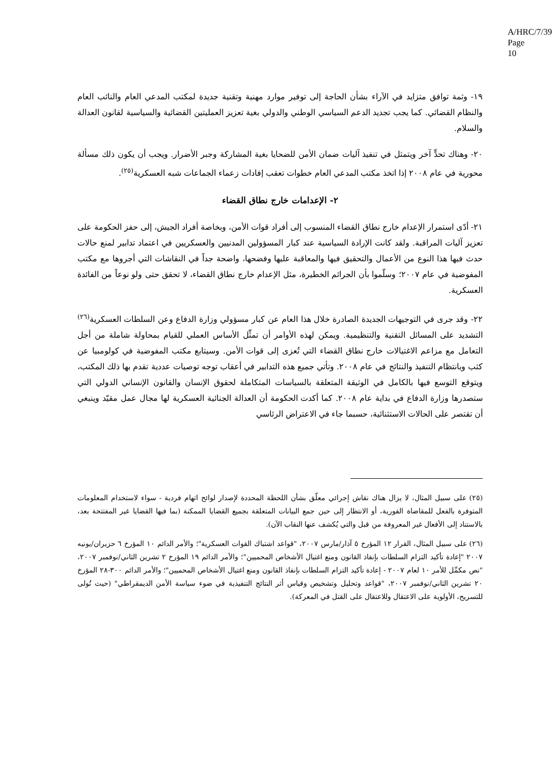A/HRC/7/39
Page 10
١٩- وثمة توافق متزايد في الآراء بشأن الحاجة إلى توفير موارد مهنية وتقنية جديدة لمكتب المدعي العام والنائب العام والنظام القضائي. كما يجب تجديد الدعم السياسي الوطني والدولي بغية تعزيز العمليتين القضائية والسياسية لقانون العدالة والسلام.
٢٠- وهناك تحدٍّ آخر ويتمثل في تنفيذ آليات ضمان الأمن للضحايا بغية المشاركة وجبر الأضرار. ويجب أن يكون ذلك مسألة محورية في عام ٢٠٠٨ إذا اتخذ مكتب المدعي العام خطوات تعقب إفادات زعماء الجماعات شبه العسكرية<sup>(٢٥)</sup>.
٢- الإعدامات خارج نطاق القضاء
٢١- أدّى استمرار الإعدام خارج نطاق القضاء المنسوب إلى أفراد قوات الأمن، وبخاصة أفراد الجيش، إلى حفز الحكومة على تعزيز آليات المراقبة. ولقد كانت الإرادة السياسية عند كبار المسؤولين المدنيين والعسكريين في اعتماد تدابير لمنع حالات حدث فيها هذا النوع من الأعمال والتحقيق فيها والمعاقبة عليها وفضحها، واضحة جداً في النقاشات التي أجروها مع مكتب المفوضية في عام ٢٠٠٧؛ وسلّموا بأن الجرائم الخطيرة، مثل الإعدام خارج نطاق القضاء، لا تحقق حتى ولو نوعاً من الفائدة العسكرية.
٢٢- وقد جرى في التوجيهات الجديدة الصادرة خلال هذا العام عن كبار مسؤولي وزارة الدفاع وعن السلطات العسكرية<sup>(٢٦)</sup> التشديد على المسائل التقنية والتنظيمية. ويمكن لهذه الأوامر أن تمثِّل الأساس العملي للقيام بمحاولة شاملة من أجل التعامل مع مزاعم الاغتيالات خارج نطاق القضاء التي تُعزى إلى قوات الأمن. وسيتابع مكتب المفوضية في كولومبيا عن كثب وبانتظام التنفيذ والنتائج في عام ٢٠٠٨. وتأتي جميع هذه التدابير في أعقاب توجه توصيات عددية تقدم بها ذلك المكتب، ويتوقع التوسع فيها بالكامل في الوثيقة المتعلقة بالسياسات المتكاملة لحقوق الإنسان والقانون الإنساني الدولي التي ستصدرها وزارة الدفاع في بداية عام ٢٠٠٨. كما أكدت الحكومة أن العدالة الجنائية العسكرية لها مجال عمل مقيّد وينبغي أن تقتصر على الحالات الاستثنائية، حسبما جاء في الاعتراض الرئاسي
(٢٥) على سبيل المثال، لا يزال هناك نقاش إجرائي معلّق بشأن اللحظة المحددة لإصدار لوائح اتهام فردية - سواء لاستخدام المعلومات المتوفرة بالفعل للمقاضاة الفورية، أو الانتظار إلى حين جمع البيانات المتعلقة بجميع القضايا الممكنة (بما فيها القضايا غير المفتتحة بعد، بالاستناد إلى الأفعال غير المعروفة من قبل والتي يُكشف عنها النقاب الآن).
(٢٦) على سبيل المثال، القرار ١٢ المؤرخ ٥ آذار/مارس ٢٠٠٧، "قواعد اشتباك القوات العسكرية"؛ والأمر الدائم ١٠ المؤرخ ٦ حزيران/يونيه ٢٠٠٧ "إعادة تأكيد التزام السلطات بإنفاذ القانون ومنع اغتيال الأشخاص المحميين"؛ والأمر الدائم ١٩ المؤرخ ٢ تشرين الثاني/نوفمبر ٢٠٠٧، "نص مكمِّل للأمر ١٠ لعام ٢٠٠٧ - إعادة تأكيد التزام السلطات بإنفاذ القانون ومنع اغتيال الأشخاص المحميين"؛ والأمر الدائم ٣٠٠-٢٨ المؤرخ ٢٠ تشرين الثاني/نوفمبر ٢٠٠٧، "قواعد وتحليل وتشخيص وقياس أثر النتائج التنفيذية في ضوء سياسة الأمن الديمقراطي" (حيث تُولى للتسريح، الأولوية على الاعتقال وللاعتقال على القتل في المعركة).